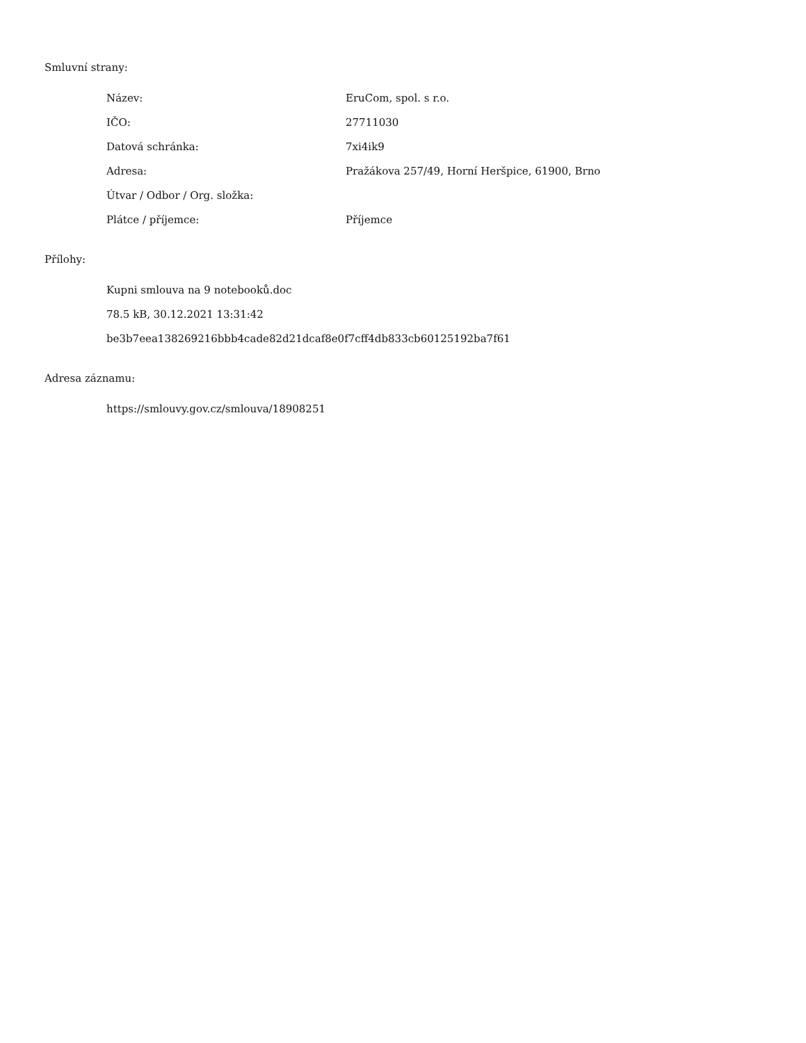Smluvní strany:
| Název: | EruCom, spol. s r.o. |
| IČO: | 27711030 |
| Datová schránka: | 7xi4ik9 |
| Adresa: | Pražákova 257/49, Horní Heršpice, 61900, Brno |
| Útvar / Odbor / Org. složka: | |
| Plátce / příjemce: | Příjemce |
Přílohy:
Kupni smlouva na 9 notebooků.doc
78.5 kB, 30.12.2021 13:31:42
be3b7eea138269216bbb4cade82d21dcaf8e0f7cff4db833cb60125192ba7f61
Adresa záznamu:
https://smlouvy.gov.cz/smlouva/18908251